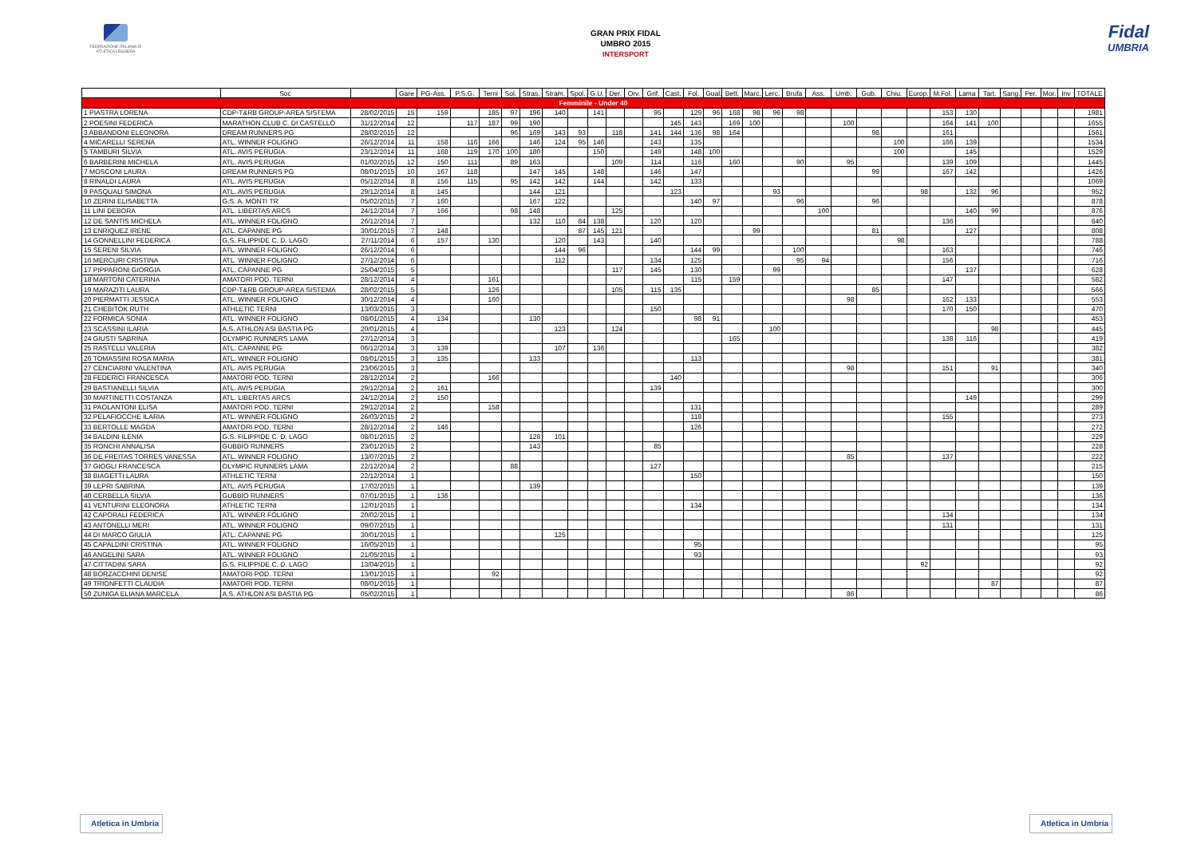FEDERAZIONE ITALIANA DI ATLETICA LEGGERA
GRAN PRIX FIDAL
UMBRO 2015
INTERSPORT
Fidal
UMBRIA
| | Soc | | Gare | PG-Ass. | P.S.G. | Terni | Sol. | Stras. | Stram. | Spol. | G.U. | Der. | Orv. | Grif. | Cast. | Fol. | Gual. | Bett. | Marc. | Lerc. | Brufa | Ass. | Umb. | Gub. | Chiu. | Europ. | M.Fol. | Lama | Tart. | Sang. | Per. | Mor. | Inv | TOTALE |
| --- | --- | --- | --- | --- | --- | --- | --- | --- | --- | --- | --- | --- | --- | --- | --- | --- | --- | --- | --- | --- | --- | --- | --- | --- | --- | --- | --- | --- | --- | --- | --- | --- | --- | --- |
| Femminile - Under 40 | | | | | | | | | | | | | | | | | | | | | | | | | | | | | | | | | | |
| 1 PIASTRA LORENA | CDP-T&RB GROUP-AREA SISTEMA | 28/02/2015 | 15 | 159 | | 185 | 97 | 196 | 140 | | 141 | | | 95 | | 129 | 96 | 168 | 98 | 96 | 98 | | | | | | 153 | 130 | | | | | | 1981 |
| 2 POESINI FEDERICA | MARATHON CLUB C. DI CASTELLO | 31/12/2014 | 12 | | 117 | 187 | 99 | 190 | | | | | | | 145 | 143 | | 169 | 100 | | | | 100 | | | | 164 | 141 | 100 | | | | | 1655 |
| 3 ABBANDONI ELEONORA | DREAM RUNNERS PG | 28/02/2015 | 12 | | | | 96 | 169 | 143 | 93 | | 118 | | 141 | 144 | 136 | 98 | 164 | | | | | | 98 | | | 161 | | | | | | | 1561 |
| 4 MICARELLI SERENA | ATL. WINNER FOLIGNO | 26/12/2014 | 11 | 158 | 116 | 166 | | 146 | 124 | 95 | 146 | | | 143 | | 135 | | | | | | | | | 100 | | 166 | 139 | | | | | | 1534 |
| 5 TAMBURI SILVIA | ATL. AVIS PERUGIA | 23/12/2014 | 11 | 168 | 119 | 170 | 100 | 180 | | | 150 | | | 149 | | 148 | 100 | | | | | | | | 100 | | | 145 | | | | | | 1529 |
| 6 BARBERINI MICHELA | ATL. AVIS PERUGIA | 01/02/2015 | 12 | 150 | 111 | | 89 | 163 | | | | 109 | | 114 | | 116 | | 160 | | | 90 | | 95 | | | | 139 | 109 | | | | | | 1445 |
| 7 MOSCONI LAURA | DREAM RUNNERS PG | 08/01/2015 | 10 | 167 | 118 | | | 147 | 145 | | 148 | | | 146 | | 147 | | | | | | | | 99 | | | 167 | 142 | | | | | | 1426 |
| 8 RINALDI LAURA | ATL. AVIS PERUGIA | 05/12/2014 | 8 | 156 | 115 | | 95 | 142 | 142 | | 144 | | | 142 | | 133 | | | | | | | | | | | | | | | | | | 1069 |
| 9 PASQUALI SIMONA | ATL. AVIS PERUGIA | 29/12/2014 | 8 | 145 | | | | 144 | 121 | | | | | | 123 | | | | | 93 | | | | | | 98 | | 132 | 96 | | | | | 952 |
| 10 ZERINI ELISABETTA | G.S. A. MONTI TR | 05/02/2015 | 7 | 160 | | | | 167 | 122 | | | | | | | 140 | 97 | | | | 96 | | | 96 | | | | | | | | | | 878 |
| 11 LINI DEBORA | ATL. LIBERTAS ARCS | 24/12/2014 | 7 | 166 | | | 98 | 148 | | | | 125 | | | | | | | | | | 100 | | | | | | 140 | 99 | | | | | 876 |
| 12 DE SANTIS MICHELA | ATL. WINNER FOLIGNO | 26/12/2014 | 7 | | | | | 132 | 110 | 84 | 138 | | | 120 | | 120 | | | | | | | | | | | 136 | | | | | | | 840 |
| 13 ENRIQUEZ IRENE | ATL. CAPANNE PG | 30/01/2015 | 7 | 148 | | | | | | 87 | 145 | 121 | | | | | | | 99 | | | | | 81 | | | | 127 | | | | | | 808 |
| 14 GONNELLINI FEDERICA | G.S. FILIPPIDE C. D. LAGO | 27/11/2014 | 6 | 157 | | 130 | | | 120 | | 143 | | | 140 | | | | | | | | | | | 98 | | | | | | | | | 788 |
| 15 SERENI SILVIA | ATL. WINNER FOLIGNO | 26/12/2014 | 6 | | | | | | 144 | 96 | | | | | | 144 | 99 | | | | 100 | | | | | | 163 | | | | | | | 746 |
| 16 MERCURI CRISTINA | ATL. WINNER FOLIGNO | 27/12/2014 | 6 | | | | | | 112 | | | | | 134 | | 125 | | | | | 95 | 94 | | | | | 156 | | | | | | | 716 |
| 17 PIPPARONI GIORGIA | ATL. CAPANNE PG | 25/04/2015 | 5 | | | | | | | | | 117 | | 145 | | 130 | | | | 99 | | | | | | | | 137 | | | | | | 628 |
| 18 MARTONI CATERINA | AMATORI POD. TERNI | 28/12/2014 | 4 | | | 161 | | | | | | | | | | 115 | | 159 | | | | | | | | | 147 | | | | | | | 582 |
| 19 MARAZITI LAURA | CDP-T&RB GROUP-AREA SISTEMA | 28/02/2015 | 5 | | | 126 | | | | | | 105 | | 115 | 135 | | | | | | | | | 85 | | | | | | | | | | 566 |
| 20 PIERMATTI JESSICA | ATL. WINNER FOLIGNO | 30/12/2014 | 4 | | | 160 | | | | | | | | | | | | | | | | | 98 | | | | 162 | 133 | | | | | | 553 |
| 21 CHEBITOK RUTH | ATHLETIC TERNI | 13/03/2015 | 3 | | | | | | | | | | | 150 | | | | | | | | | | | | | 170 | 150 | | | | | | 470 |
| 22 FORMICA SONIA | ATL. WINNER FOLIGNO | 08/01/2015 | 4 | 134 | | | | 130 | | | | | | | | 98 | 91 | | | | | | | | | | | | | | | | | 453 |
| 23 SCASSINI ILARIA | A.S. ATHLON ASI BASTIA PG | 20/01/2015 | 4 | | | | | | 123 | | | 124 | | | | | | | | 100 | | | | | | | | | 98 | | | | | 445 |
| 24 GIUSTI SABRINA | OLYMPIC RUNNERS LAMA | 27/12/2014 | 3 | | | | | | | | | | | | | | | 165 | | | | | | | | | 138 | 116 | | | | | | 419 |
| 25 RASTELLI VALERIA | ATL. CAPANNE PG | 06/12/2014 | 3 | 139 | | | | | 107 | | 136 | | | | | | | | | | | | | | | | | | | | | | | 382 |
| 26 TOMASSINI ROSA MARIA | ATL. WINNER FOLIGNO | 08/01/2015 | 3 | 135 | | | | 133 | | | | | | | | 113 | | | | | | | | | | | | | | | | | | 381 |
| 27 CENCIARINI VALENTINA | ATL. AVIS PERUGIA | 23/06/2015 | 3 | | | | | | | | | | | | | | | | | | | | 98 | | | | 151 | | 91 | | | | | 340 |
| 28 FEDERICI FRANCESCA | AMATORI POD. TERNI | 28/12/2014 | 2 | | | 166 | | | | | | | | | 140 | | | | | | | | | | | | | | | | | | | 306 |
| 29 BASTIANELLI SILVIA | ATL. AVIS PERUGIA | 29/12/2014 | 2 | 161 | | | | | | | | | | 139 | | | | | | | | | | | | | | | | | | | | 300 |
| 30 MARTINETTI COSTANZA | ATL. LIBERTAS ARCS | 24/12/2014 | 2 | 150 | | | | | | | | | | | | | | | | | | | | | | | | 149 | | | | | | 299 |
| 31 PAOLANTONI ELISA | AMATORI POD. TERNI | 29/12/2014 | 2 | | | 158 | | | | | | | | | | 131 | | | | | | | | | | | | | | | | | | 289 |
| 32 PELAFIOCCHE ILARIA | ATL. WINNER FOLIGNO | 26/03/2015 | 2 | | | | | | | | | | | | | 118 | | | | | | | | | | | 155 | | | | | | | 273 |
| 33 BERTOLLE MAGDA | AMATORI POD. TERNI | 28/12/2014 | 2 | 146 | | | | | | | | | | | | 126 | | | | | | | | | | | | | | | | | | 272 |
| 34 BALDINI ILENIA | G.S. FILIPPIDE C. D. LAGO | 08/01/2015 | 2 | | | | | 128 | 101 | | | | | | | | | | | | | | | | | | | | | | | | | 229 |
| 35 RONCHI ANNALISA | GUBBIO RUNNERS | 23/01/2015 | 2 | | | | | 143 | | | | | | 85 | | | | | | | | | | | | | | | | | | | | 228 |
| 36 DE FREITAS TORRES VANESSA | ATL. WINNER FOLIGNO | 13/07/2015 | 2 | | | | | | | | | | | | | | | | | | | | 85 | | | | 137 | | | | | | | 222 |
| 37 GIOGLI FRANCESCA | OLYMPIC RUNNERS LAMA | 22/12/2014 | 2 | | | | 88 | | | | | | | 127 | | | | | | | | | | | | | | | | | | | | 215 |
| 38 BIAGETTI LAURA | ATHLETIC TERNI | 22/12/2014 | 1 | | | | | | | | | | | | | 150 | | | | | | | | | | | | | | | | | | 150 |
| 39 LEPRI SABRINA | ATL. AVIS PERUGIA | 17/02/2015 | 1 | | | | | 139 | | | | | | | | | | | | | | | | | | | | | | | | | | 139 |
| 40 CERBELLA SILVIA | GUBBIO RUNNERS | 07/01/2015 | 1 | 136 | | | | | | | | | | | | | | | | | | | | | | | | | | | | | | 136 |
| 41 VENTURINI ELEONORA | ATHLETIC TERNI | 12/01/2015 | 1 | | | | | | | | | | | | | 134 | | | | | | | | | | | | | | | | | | 134 |
| 42 CAPORALI FEDERICA | ATL. WINNER FOLIGNO | 20/02/2015 | 1 | | | | | | | | | | | | | | | | | | | | | | | | 134 | | | | | | | 134 |
| 43 ANTONELLI MERI | ATL. WINNER FOLIGNO | 09/07/2015 | 1 | | | | | | | | | | | | | | | | | | | | | | | | 131 | | | | | | | 131 |
| 44 DI MARCO GIULIA | ATL. CAPANNE PG | 30/01/2015 | 1 | | | | | | 125 | | | | | | | | | | | | | | | | | | | | | | | | | 125 |
| 45 CAPALDINI CRISTINA | ATL. WINNER FOLIGNO | 16/05/2015 | 1 | | | | | | | | | | | | | 95 | | | | | | | | | | | | | | | | | | 95 |
| 46 ANGELINI SARA | ATL. WINNER FOLIGNO | 21/05/2015 | 1 | | | | | | | | | | | | | 93 | | | | | | | | | | | | | | | | | | 93 |
| 47 CITTADINI SARA | G.S. FILIPPIDE C. D. LAGO | 13/04/2015 | 1 | | | | | | | | | | | | | | | | | | | | | | | 92 | | | | | | | | 92 |
| 48 BORZACCHINI DENISE | AMATORI POD. TERNI | 13/01/2015 | 1 | | | 92 | | | | | | | | | | | | | | | | | | | | | | | | | | | | 92 |
| 49 TRIONFETTI CLAUDIA | AMATORI POD. TERNI | 08/01/2015 | 1 | | | | | | | | | | | | | | | | | | | | | | | | | | 87 | | | | | 87 |
| 50 ZUNIGA ELIANA MARCELA | A.S. ATHLON ASI BASTIA PG | 05/02/2015 | 1 | | | | | | | | | | | | | | | | | | | | 86 | | | | | | | | | | | 86 |
Atletica in Umbria
Atletica in Umbria